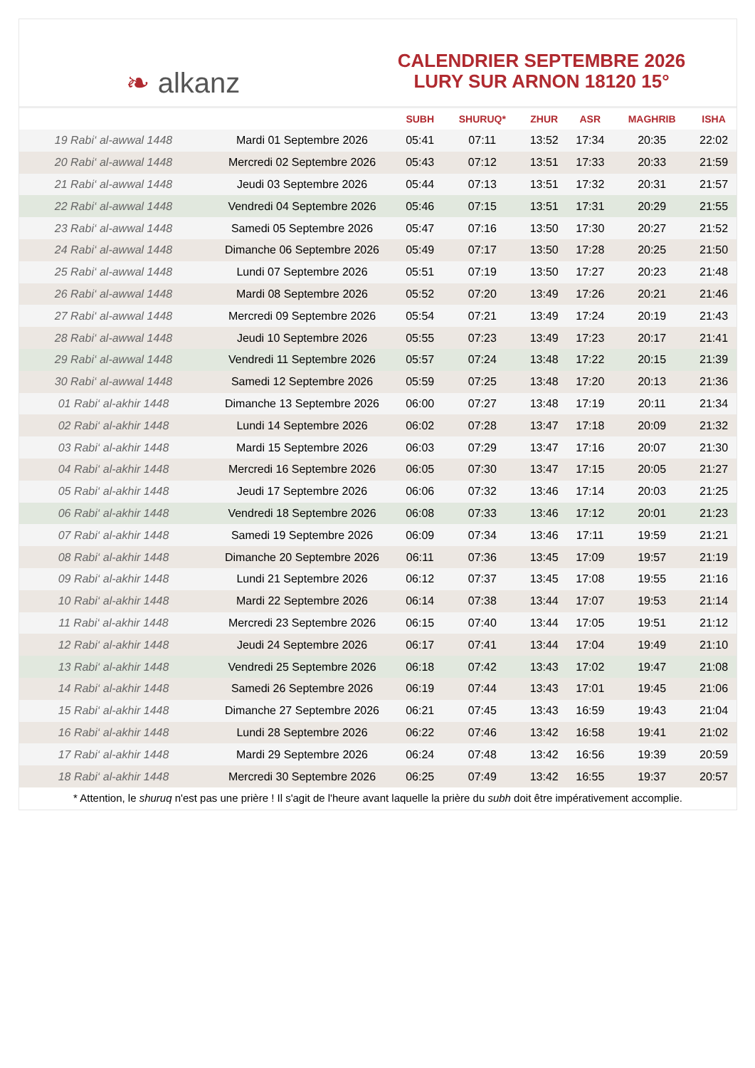❧ alkanz
CALENDRIER SEPTEMBRE 2026
LURY SUR ARNON 18120 15°
| | | SUBH | SHURUQ* | ZHUR | ASR | MAGHRIB | ISHA |
| --- | --- | --- | --- | --- | --- | --- | --- |
| 19 Rabi‘ al-awwal 1448 | Mardi 01 Septembre 2026 | 05:41 | 07:11 | 13:52 | 17:34 | 20:35 | 22:02 |
| 20 Rabi‘ al-awwal 1448 | Mercredi 02 Septembre 2026 | 05:43 | 07:12 | 13:51 | 17:33 | 20:33 | 21:59 |
| 21 Rabi‘ al-awwal 1448 | Jeudi 03 Septembre 2026 | 05:44 | 07:13 | 13:51 | 17:32 | 20:31 | 21:57 |
| 22 Rabi‘ al-awwal 1448 | Vendredi 04 Septembre 2026 | 05:46 | 07:15 | 13:51 | 17:31 | 20:29 | 21:55 |
| 23 Rabi‘ al-awwal 1448 | Samedi 05 Septembre 2026 | 05:47 | 07:16 | 13:50 | 17:30 | 20:27 | 21:52 |
| 24 Rabi‘ al-awwal 1448 | Dimanche 06 Septembre 2026 | 05:49 | 07:17 | 13:50 | 17:28 | 20:25 | 21:50 |
| 25 Rabi‘ al-awwal 1448 | Lundi 07 Septembre 2026 | 05:51 | 07:19 | 13:50 | 17:27 | 20:23 | 21:48 |
| 26 Rabi‘ al-awwal 1448 | Mardi 08 Septembre 2026 | 05:52 | 07:20 | 13:49 | 17:26 | 20:21 | 21:46 |
| 27 Rabi‘ al-awwal 1448 | Mercredi 09 Septembre 2026 | 05:54 | 07:21 | 13:49 | 17:24 | 20:19 | 21:43 |
| 28 Rabi‘ al-awwal 1448 | Jeudi 10 Septembre 2026 | 05:55 | 07:23 | 13:49 | 17:23 | 20:17 | 21:41 |
| 29 Rabi‘ al-awwal 1448 | Vendredi 11 Septembre 2026 | 05:57 | 07:24 | 13:48 | 17:22 | 20:15 | 21:39 |
| 30 Rabi‘ al-awwal 1448 | Samedi 12 Septembre 2026 | 05:59 | 07:25 | 13:48 | 17:20 | 20:13 | 21:36 |
| 01 Rabi‘ al-akhir 1448 | Dimanche 13 Septembre 2026 | 06:00 | 07:27 | 13:48 | 17:19 | 20:11 | 21:34 |
| 02 Rabi‘ al-akhir 1448 | Lundi 14 Septembre 2026 | 06:02 | 07:28 | 13:47 | 17:18 | 20:09 | 21:32 |
| 03 Rabi‘ al-akhir 1448 | Mardi 15 Septembre 2026 | 06:03 | 07:29 | 13:47 | 17:16 | 20:07 | 21:30 |
| 04 Rabi‘ al-akhir 1448 | Mercredi 16 Septembre 2026 | 06:05 | 07:30 | 13:47 | 17:15 | 20:05 | 21:27 |
| 05 Rabi‘ al-akhir 1448 | Jeudi 17 Septembre 2026 | 06:06 | 07:32 | 13:46 | 17:14 | 20:03 | 21:25 |
| 06 Rabi‘ al-akhir 1448 | Vendredi 18 Septembre 2026 | 06:08 | 07:33 | 13:46 | 17:12 | 20:01 | 21:23 |
| 07 Rabi‘ al-akhir 1448 | Samedi 19 Septembre 2026 | 06:09 | 07:34 | 13:46 | 17:11 | 19:59 | 21:21 |
| 08 Rabi‘ al-akhir 1448 | Dimanche 20 Septembre 2026 | 06:11 | 07:36 | 13:45 | 17:09 | 19:57 | 21:19 |
| 09 Rabi‘ al-akhir 1448 | Lundi 21 Septembre 2026 | 06:12 | 07:37 | 13:45 | 17:08 | 19:55 | 21:16 |
| 10 Rabi‘ al-akhir 1448 | Mardi 22 Septembre 2026 | 06:14 | 07:38 | 13:44 | 17:07 | 19:53 | 21:14 |
| 11 Rabi‘ al-akhir 1448 | Mercredi 23 Septembre 2026 | 06:15 | 07:40 | 13:44 | 17:05 | 19:51 | 21:12 |
| 12 Rabi‘ al-akhir 1448 | Jeudi 24 Septembre 2026 | 06:17 | 07:41 | 13:44 | 17:04 | 19:49 | 21:10 |
| 13 Rabi‘ al-akhir 1448 | Vendredi 25 Septembre 2026 | 06:18 | 07:42 | 13:43 | 17:02 | 19:47 | 21:08 |
| 14 Rabi‘ al-akhir 1448 | Samedi 26 Septembre 2026 | 06:19 | 07:44 | 13:43 | 17:01 | 19:45 | 21:06 |
| 15 Rabi‘ al-akhir 1448 | Dimanche 27 Septembre 2026 | 06:21 | 07:45 | 13:43 | 16:59 | 19:43 | 21:04 |
| 16 Rabi‘ al-akhir 1448 | Lundi 28 Septembre 2026 | 06:22 | 07:46 | 13:42 | 16:58 | 19:41 | 21:02 |
| 17 Rabi‘ al-akhir 1448 | Mardi 29 Septembre 2026 | 06:24 | 07:48 | 13:42 | 16:56 | 19:39 | 20:59 |
| 18 Rabi‘ al-akhir 1448 | Mercredi 30 Septembre 2026 | 06:25 | 07:49 | 13:42 | 16:55 | 19:37 | 20:57 |
* Attention, le shuruq n'est pas une prière ! Il s'agit de l'heure avant laquelle la prière du subh doit être impérativement accomplie.